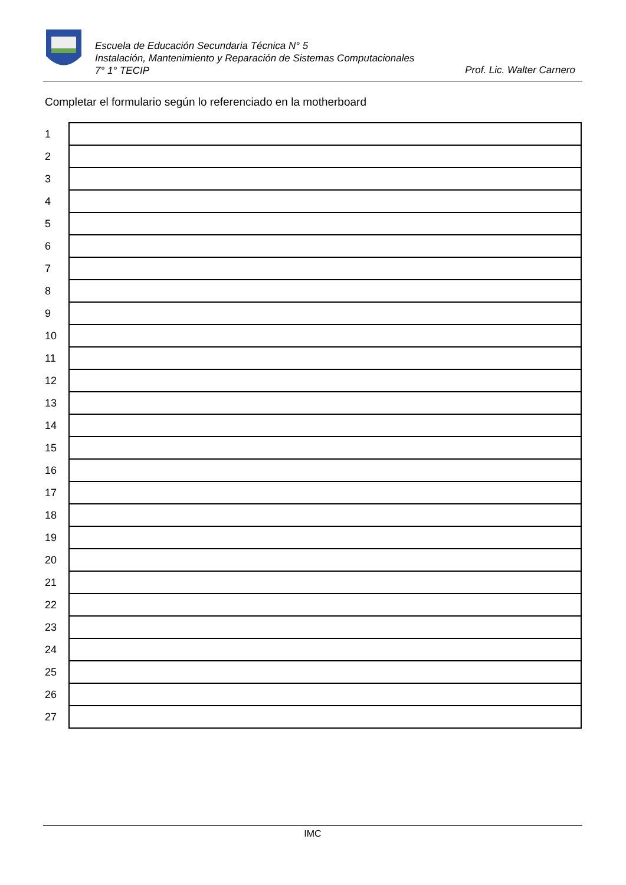Escuela de Educación Secundaria Técnica N° 5
Instalación, Mantenimiento y Reparación de Sistemas Computacionales
7° 1° TECIP
Prof. Lic. Walter Carnero
Completar el formulario según lo referenciado en la motherboard
| 1 | |
| 2 | |
| 3 | |
| 4 | |
| 5 | |
| 6 | |
| 7 | |
| 8 | |
| 9 | |
| 10 | |
| 11 | |
| 12 | |
| 13 | |
| 14 | |
| 15 | |
| 16 | |
| 17 | |
| 18 | |
| 19 | |
| 20 | |
| 21 | |
| 22 | |
| 23 | |
| 24 | |
| 25 | |
| 26 | |
| 27 | |
IMC